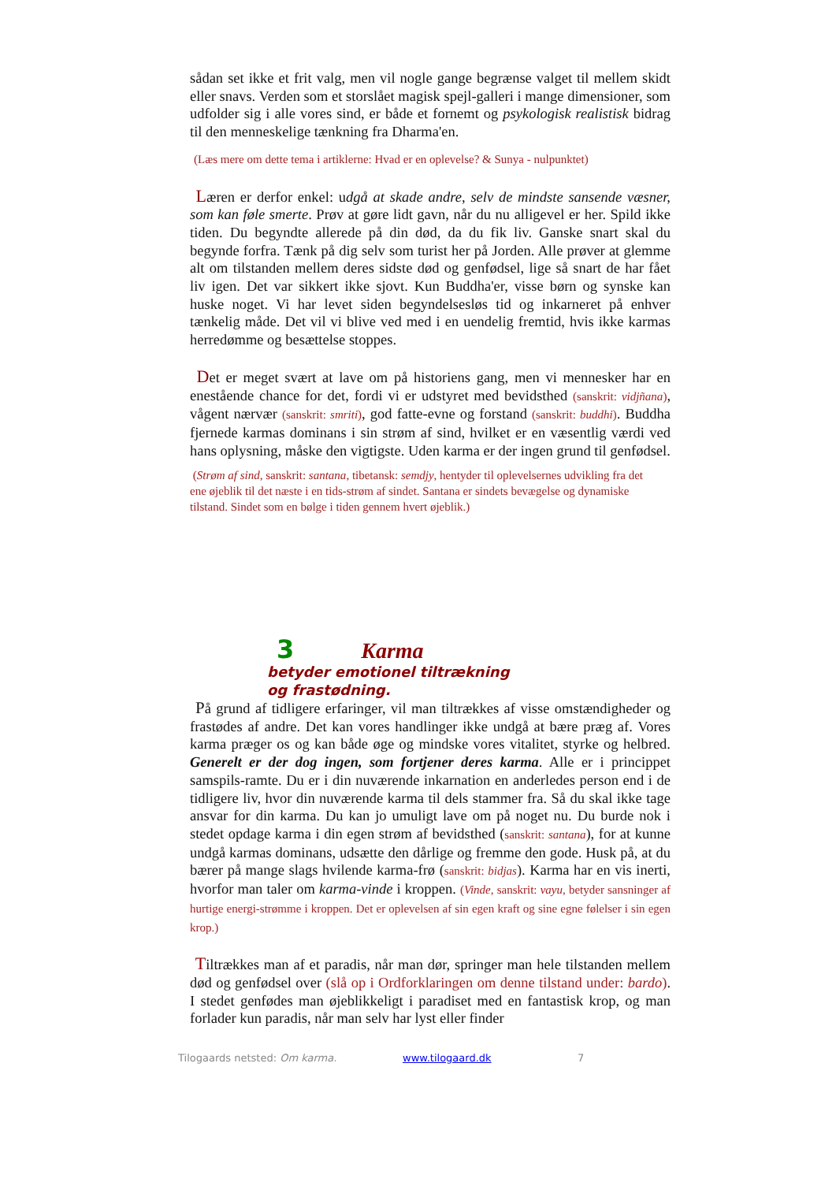sådan set ikke et frit valg, men vil nogle gange begrænse valget til mellem skidt eller snavs. Verden som et storslået magisk spejl-galleri i mange dimensioner, som udfolder sig i alle vores sind, er både et fornemt og psykologisk realistisk bidrag til den menneskelige tænkning fra Dharma'en.
(Læs mere om dette tema i artiklerne: Hvad er en oplevelse? & Sunya - nulpunktet)
Læren er derfor enkel: udgå at skade andre, selv de mindste sansende væsner, som kan føle smerte. Prøv at gøre lidt gavn, når du nu alligevel er her. Spild ikke tiden. Du begyndte allerede på din død, da du fik liv. Ganske snart skal du begynde forfra. Tænk på dig selv som turist her på Jorden. Alle prøver at glemme alt om tilstanden mellem deres sidste død og genfødsel, lige så snart de har fået liv igen. Det var sikkert ikke sjovt. Kun Buddha'er, visse børn og synske kan huske noget. Vi har levet siden begyndelsesløs tid og inkarneret på enhver tænkelig måde. Det vil vi blive ved med i en uendelig fremtid, hvis ikke karmas herredømme og besættelse stoppes.
Det er meget svært at lave om på historiens gang, men vi mennesker har en enestående chance for det, fordi vi er udstyret med bevidsthed (sanskrit: vidjñana), vågent nærvær (sanskrit: smriti), god fatte-evne og forstand (sanskrit: buddhi). Buddha fjernede karmas dominans i sin strøm af sind, hvilket er en væsentlig værdi ved hans oplysning, måske den vigtigste. Uden karma er der ingen grund til genfødsel.
(Strøm af sind, sanskrit: santana, tibetansk: semdjy, hentyder til oplevelsernes udvikling fra det ene øjeblik til det næste i en tids-strøm af sindet. Santana er sindets bevægelse og dynamiske tilstand. Sindet som en bølge i tiden gennem hvert øjeblik.)
3 Karma
betyder emotionel tiltrækning
og frastødning.
På grund af tidligere erfaringer, vil man tiltrækkes af visse omstændigheder og frastødes af andre. Det kan vores handlinger ikke undgå at bære præg af. Vores karma præger os og kan både øge og mindske vores vitalitet, styrke og helbred. Generelt er der dog ingen, som fortjener deres karma. Alle er i princippet samspils-ramte. Du er i din nuværende inkarnation en anderledes person end i de tidligere liv, hvor din nuværende karma til dels stammer fra. Så du skal ikke tage ansvar for din karma. Du kan jo umuligt lave om på noget nu. Du burde nok i stedet opdage karma i din egen strøm af bevidsthed (sanskrit: santana), for at kunne undgå karmas dominans, udsætte den dårlige og fremme den gode. Husk på, at du bærer på mange slags hvilende karma-frø (sanskrit: bidjas). Karma har en vis inerti, hvorfor man taler om karma-vinde i kroppen. (Vinde, sanskrit: vayu, betyder sansninger af hurtige energi-strømme i kroppen. Det er oplevelsen af sin egen kraft og sine egne følelser i sin egen krop.)
Tiltrækkes man af et paradis, når man dør, springer man hele tilstanden mellem død og genfødsel over (slå op i Ordforklaringen om denne tilstand under: bardo). I stedet genfødes man øjeblikkeligt i paradiset med en fantastisk krop, og man forlader kun paradis, når man selv har lyst eller finder
Tilogaards netsted: Om karma. www.tilogaard.dk 7